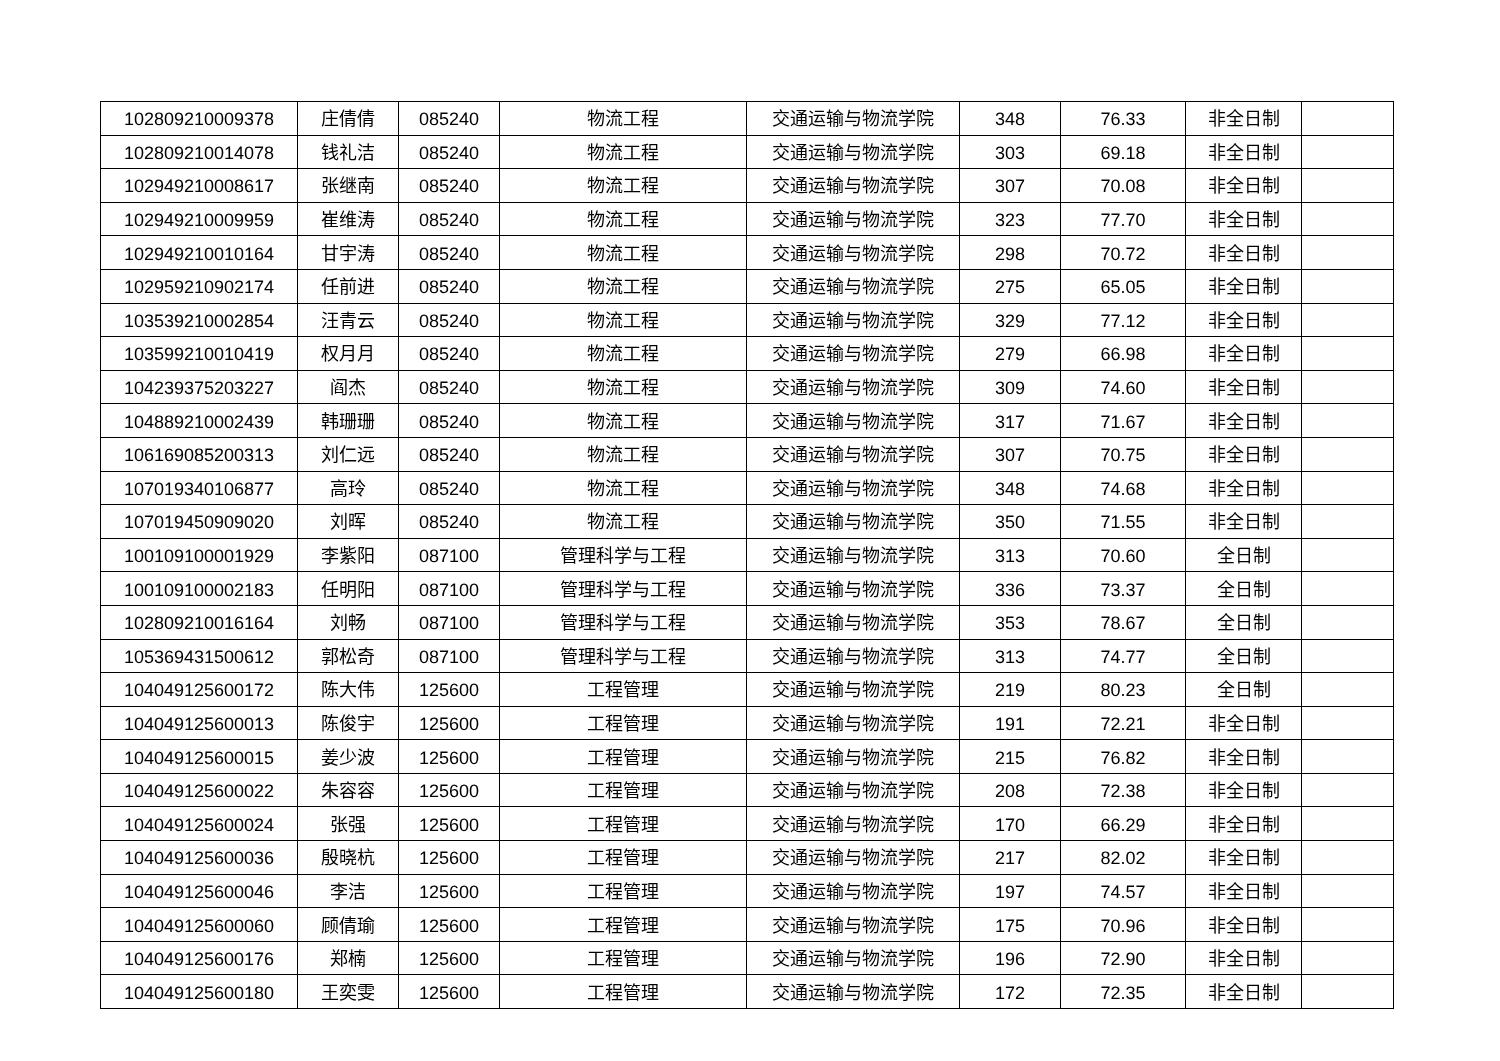| 102809210009378 | 庄倩倩 | 085240 | 物流工程 | 交通运输与物流学院 | 348 | 76.33 | 非全日制 | |
| 102809210014078 | 钱礼洁 | 085240 | 物流工程 | 交通运输与物流学院 | 303 | 69.18 | 非全日制 | |
| 102949210008617 | 张继南 | 085240 | 物流工程 | 交通运输与物流学院 | 307 | 70.08 | 非全日制 | |
| 102949210009959 | 崔维涛 | 085240 | 物流工程 | 交通运输与物流学院 | 323 | 77.70 | 非全日制 | |
| 102949210010164 | 甘宇涛 | 085240 | 物流工程 | 交通运输与物流学院 | 298 | 70.72 | 非全日制 | |
| 102959210902174 | 任前进 | 085240 | 物流工程 | 交通运输与物流学院 | 275 | 65.05 | 非全日制 | |
| 103539210002854 | 汪青云 | 085240 | 物流工程 | 交通运输与物流学院 | 329 | 77.12 | 非全日制 | |
| 103599210010419 | 权月月 | 085240 | 物流工程 | 交通运输与物流学院 | 279 | 66.98 | 非全日制 | |
| 104239375203227 | 阎杰 | 085240 | 物流工程 | 交通运输与物流学院 | 309 | 74.60 | 非全日制 | |
| 104889210002439 | 韩珊珊 | 085240 | 物流工程 | 交通运输与物流学院 | 317 | 71.67 | 非全日制 | |
| 106169085200313 | 刘仁远 | 085240 | 物流工程 | 交通运输与物流学院 | 307 | 70.75 | 非全日制 | |
| 107019340106877 | 高玲 | 085240 | 物流工程 | 交通运输与物流学院 | 348 | 74.68 | 非全日制 | |
| 107019450909020 | 刘晖 | 085240 | 物流工程 | 交通运输与物流学院 | 350 | 71.55 | 非全日制 | |
| 100109100001929 | 李紫阳 | 087100 | 管理科学与工程 | 交通运输与物流学院 | 313 | 70.60 | 全日制 | |
| 100109100002183 | 任明阳 | 087100 | 管理科学与工程 | 交通运输与物流学院 | 336 | 73.37 | 全日制 | |
| 102809210016164 | 刘畅 | 087100 | 管理科学与工程 | 交通运输与物流学院 | 353 | 78.67 | 全日制 | |
| 105369431500612 | 郭松奇 | 087100 | 管理科学与工程 | 交通运输与物流学院 | 313 | 74.77 | 全日制 | |
| 104049125600172 | 陈大伟 | 125600 | 工程管理 | 交通运输与物流学院 | 219 | 80.23 | 全日制 | |
| 104049125600013 | 陈俊宇 | 125600 | 工程管理 | 交通运输与物流学院 | 191 | 72.21 | 非全日制 | |
| 104049125600015 | 姜少波 | 125600 | 工程管理 | 交通运输与物流学院 | 215 | 76.82 | 非全日制 | |
| 104049125600022 | 朱容容 | 125600 | 工程管理 | 交通运输与物流学院 | 208 | 72.38 | 非全日制 | |
| 104049125600024 | 张强 | 125600 | 工程管理 | 交通运输与物流学院 | 170 | 66.29 | 非全日制 | |
| 104049125600036 | 殷晓杭 | 125600 | 工程管理 | 交通运输与物流学院 | 217 | 82.02 | 非全日制 | |
| 104049125600046 | 李洁 | 125600 | 工程管理 | 交通运输与物流学院 | 197 | 74.57 | 非全日制 | |
| 104049125600060 | 顾倩瑜 | 125600 | 工程管理 | 交通运输与物流学院 | 175 | 70.96 | 非全日制 | |
| 104049125600176 | 郑楠 | 125600 | 工程管理 | 交通运输与物流学院 | 196 | 72.90 | 非全日制 | |
| 104049125600180 | 王奕雯 | 125600 | 工程管理 | 交通运输与物流学院 | 172 | 72.35 | 非全日制 | |